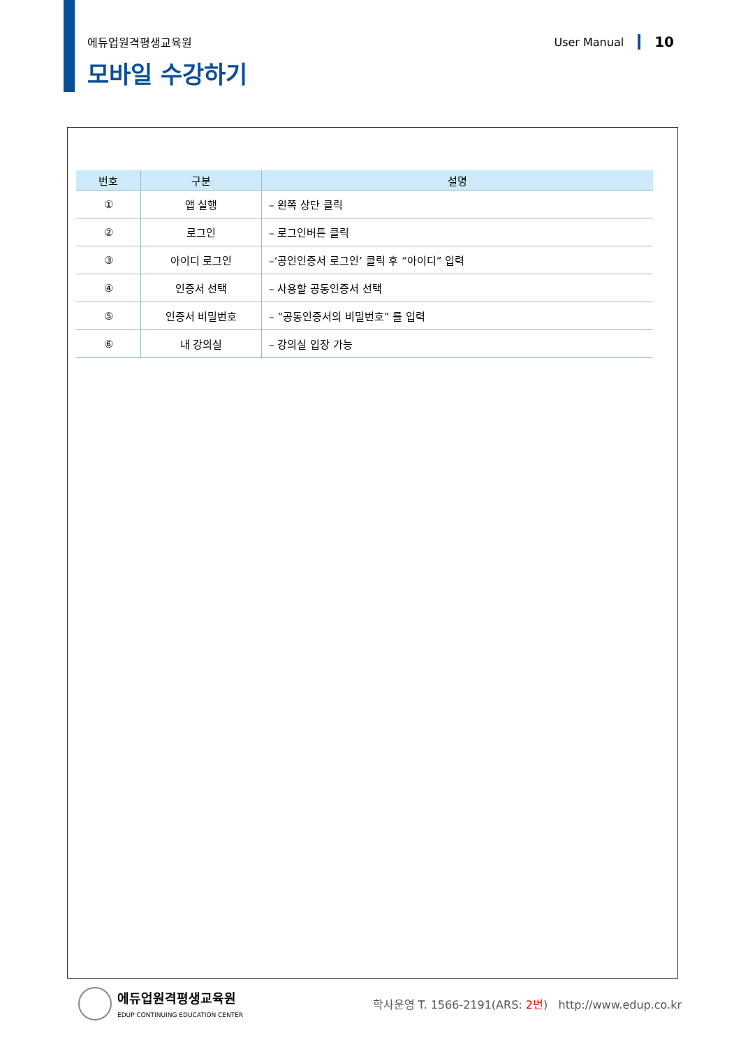에듀업원격평생교육원 User Manual 10
모바일 수강하기
| 번호 | 구분 | 설명 |
| --- | --- | --- |
| ① | 앱 실행 | – 왼쪽 상단 클릭 |
| ② | 로그인 | – 로그인버튼 클릭 |
| ③ | 아이디 로그인 | –‘공인인증서 로그인’ 클릭 후 “아이디” 입력 |
| ④ | 인증서 선택 | – 사용할 공동인증서 선택 |
| ⑤ | 인증서 비밀번호 | – “공동인증서의 비밀번호” 를 입력 |
| ⑥ | 내 강의실 | – 강의실 입장 가능 |
에듀업원격평생교육원
EDUP CONTINUING EDUCATION CENTER
학사운영 T. 1566-2191(ARS: 2번) http://www.edup.co.kr